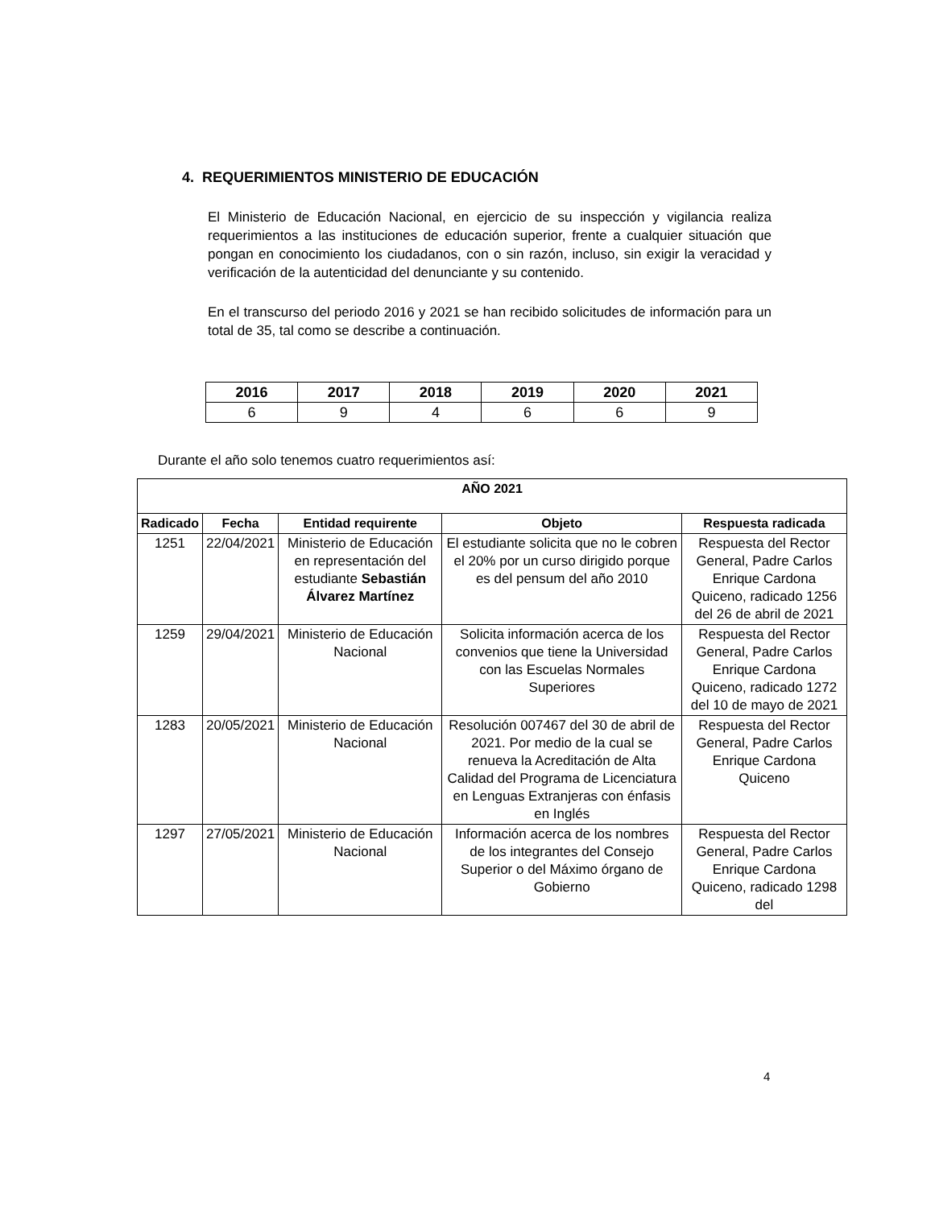4. REQUERIMIENTOS MINISTERIO DE EDUCACIÓN
El Ministerio de Educación Nacional, en ejercicio de su inspección y vigilancia realiza requerimientos a las instituciones de educación superior, frente a cualquier situación que pongan en conocimiento los ciudadanos, con o sin razón, incluso, sin exigir la veracidad y verificación de la autenticidad del denunciante y su contenido.
En el transcurso del periodo 2016 y 2021 se han recibido solicitudes de información para un total de 35, tal como se describe a continuación.
| 2016 | 2017 | 2018 | 2019 | 2020 | 2021 |
| --- | --- | --- | --- | --- | --- |
| 6 | 9 | 4 | 6 | 6 | 9 |
Durante el año solo tenemos cuatro requerimientos así:
| AÑO 2021 | | | | |
| --- | --- | --- | --- | --- |
| Radicado | Fecha | Entidad requirente | Objeto | Respuesta radicada |
| 1251 | 22/04/2021 | Ministerio de Educación en representación del estudiante Sebastián Álvarez Martínez | El estudiante solicita que no le cobren el 20% por un curso dirigido porque es del pensum del año 2010 | Respuesta del Rector General, Padre Carlos Enrique Cardona Quiceno, radicado 1256 del 26 de abril de 2021 |
| 1259 | 29/04/2021 | Ministerio de Educación Nacional | Solicita información acerca de los convenios que tiene la Universidad con las Escuelas Normales Superiores | Respuesta del Rector General, Padre Carlos Enrique Cardona Quiceno, radicado 1272 del 10 de mayo de 2021 |
| 1283 | 20/05/2021 | Ministerio de Educación Nacional | Resolución 007467 del 30 de abril de 2021. Por medio de la cual se renueva la Acreditación de Alta Calidad del Programa de Licenciatura en Lenguas Extranjeras con énfasis en Inglés | Respuesta del Rector General, Padre Carlos Enrique Cardona Quiceno |
| 1297 | 27/05/2021 | Ministerio de Educación Nacional | Información acerca de los nombres de los integrantes del Consejo Superior o del Máximo órgano de Gobierno | Respuesta del Rector General, Padre Carlos Enrique Cardona Quiceno, radicado 1298 del |
4